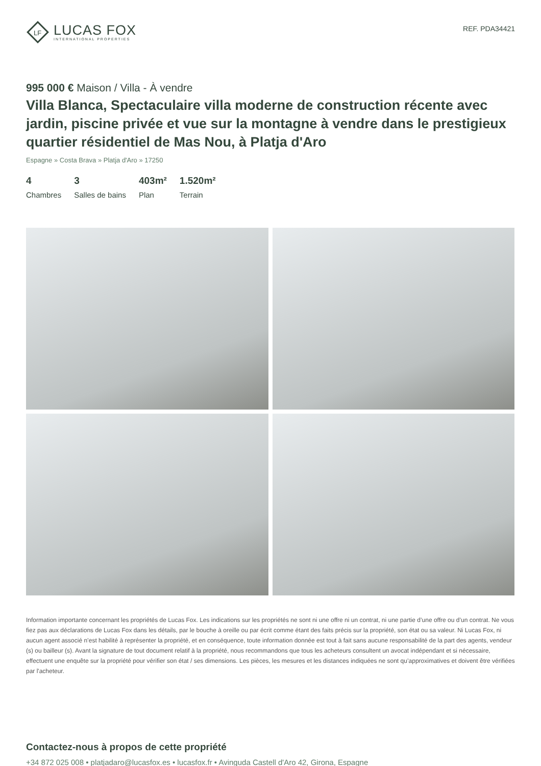LF
LUCAS FOX
INTERNATIONAL PROPERTIES
REF. PDA34421
995 000 € Maison / Villa - À vendre
Villa Blanca, Spectaculaire villa moderne de construction récente avec jardin, piscine privée et vue sur la montagne à vendre dans le prestigieux quartier résidentiel de Mas Nou, à Platja d'Aro
Espagne » Costa Brava » Platja d'Aro » 17250
4
Chambres
3
Salles de bains
403m²
Plan
1.520m²
Terrain
Information importante concernant les propriétés de Lucas Fox. Les indications sur les propriétés ne sont ni une offre ni un contrat, ni une partie d’une offre ou d’un contrat. Ne vous fiez pas aux déclarations de Lucas Fox dans les détails, par le bouche à oreille ou par écrit comme étant des faits précis sur la propriété, son état ou sa valeur. Ni Lucas Fox, ni aucun agent associé n’est habilité à représenter la propriété, et en conséquence, toute information donnée est tout à fait sans aucune responsabilité de la part des agents, vendeur (s) ou bailleur (s). Avant la signature de tout document relatif à la propriété, nous recommandons que tous les acheteurs consultent un avocat indépendant et si nécessaire, effectuent une enquête sur la propriété pour vérifier son état / ses dimensions. Les pièces, les mesures et les distances indiquées ne sont qu’approximatives et doivent être vérifiées par l'acheteur.
Contactez-nous à propos de cette propriété
+34 872 025 008 • platjadaro@lucasfox.es • lucasfox.fr • Avinguda Castell d'Aro 42, Girona, Espagne